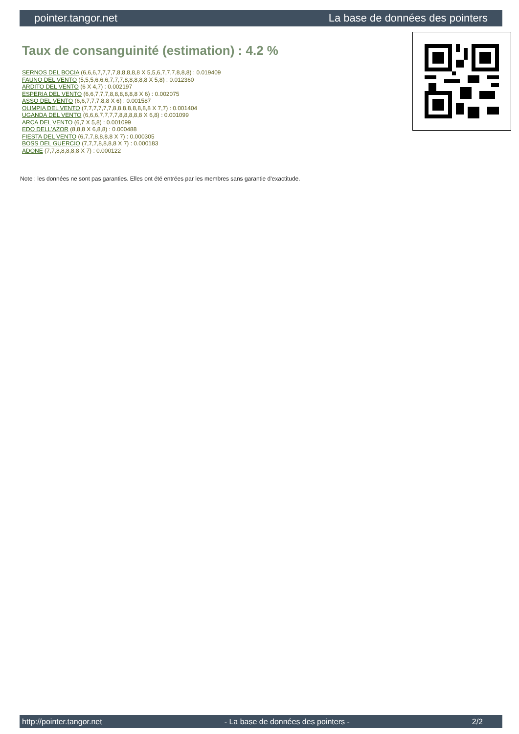pointer.tangor.net La base de données des pointers
Taux de consanguinité (estimation) : 4.2 %
SERNOS DEL BOCIA (6,6,6,7,7,7,7,8,8,8,8,8 X 5,5,6,7,7,7,8,8,8) : 0.019409
FAUNO DEL VENTO (5,5,5,6,6,6,7,7,7,8,8,8,8,8 X 5,8) : 0.012360
ARDITO DEL VENTO (6 X 4,7) : 0.002197
ESPERIA DEL VENTO (6,6,7,7,7,8,8,8,8,8,8 X 6) : 0.002075
ASSO DEL VENTO (6,6,7,7,7,8,8 X 6) : 0.001587
OLIMPIA DEL VENTO (7,7,7,7,7,7,8,8,8,8,8,8,8,8 X 7,7) : 0.001404
UGANDA DEL VENTO (6,6,6,7,7,7,7,8,8,8,8,8 X 6,8) : 0.001099
ARCA DEL VENTO (6,7 X 5,8) : 0.001099
EDO DELL'AZOR (8,8,8 X 6,8,8) : 0.000488
FIESTA DEL VENTO (6,7,7,8,8,8,8 X 7) : 0.000305
BOSS DEL GUERCIO (7,7,7,8,8,8,8 X 7) : 0.000183
ADONE (7,7,8,8,8,8,8 X 7) : 0.000122
Note : les données ne sont pas garanties. Elles ont été entrées par les membres sans garantie d'exactitude.
http://pointer.tangor.net - La base de données des pointers - 2/2